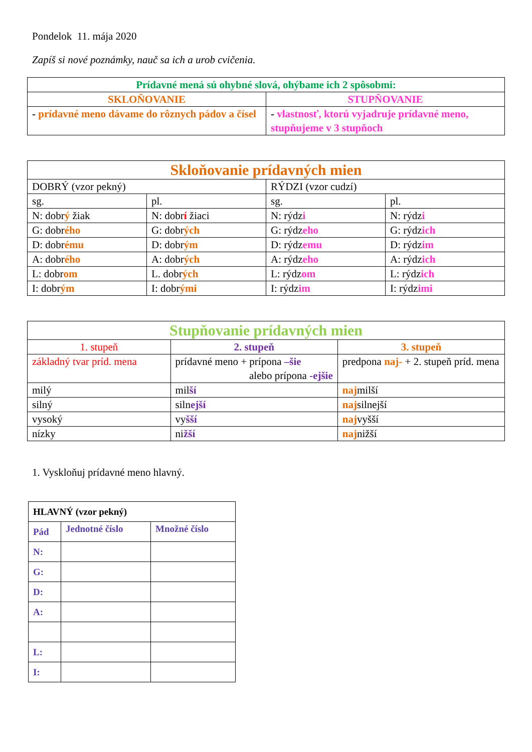Pondelok 11. mája 2020
Zapíš si nové poznámky, nauč sa ich a urob cvičenia.
| Prídavné mená sú ohybné slová, ohýbame ich 2 spôsobmi: | |
| SKLOŇOVANIE | STUPŇOVANIE |
| - prídavné meno dávame do rôznych pádov a čísel | - vlastnosť, ktorú vyjadruje prídavné meno, stupňujeme v 3 stupňoch |
| Skloňovanie prídavných mien | | | |
| DOBRÝ (vzor pekný) | | RÝDZI (vzor cudzí) | |
| sg. | pl. | sg. | pl. |
| N: dobr ý žiak | N: dobr í žiaci | N: rýdz i | N: rýdz i |
| G: dobr ého | G: dobr ých | G: rýdz eho | G: rýdz ich |
| D: dobr ému | D: dobr ým | D: rýdz emu | D: rýdz im |
| A: dobr ého | A: dobr ých | A: rýdz eho | A: rýdz ich |
| L: dobr om | L. dobr ých | L: rýdz om | L: rýdz ich |
| I: dobr ým | I: dobr ými | I: rýdz im | I: rýdz imi |
| Stupňovanie prídavných mien | | |
| 1. stupeň | 2. stupeň | 3. stupeň |
| základný tvar príd. mena | prídavné meno + prípona –šie alebo prípona -ejšie | predpona naj- + 2. stupeň príd. mena |
| milý | mil ší | naj milší |
| silný | siln ejší | naj silnejší |
| vysoký | vy šší | naj vyšší |
| nízky | ni žší | naj nižší |
1. Vyskloňuj prídavné meno hlavný.
| HLAVNÝ (vzor pekný) | | |
| Pád | Jednotné číslo | Množné číslo |
| N: | | |
| G: | | |
| D: | | |
| A: | | |
| L: | | |
| I: | | |